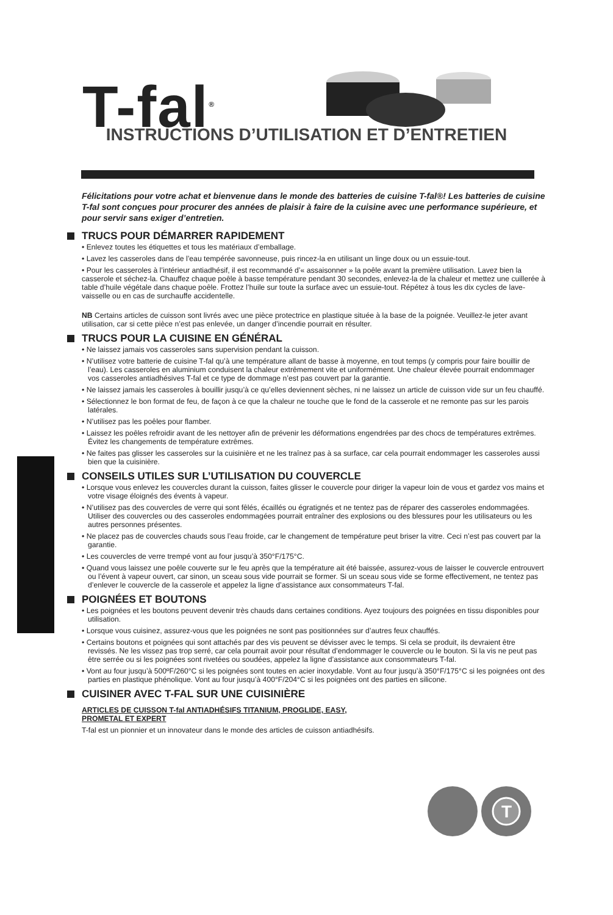T-fal<sup>®</sup>
INSTRUCTIONS D’UTILISATION ET D’ENTRETIEN
Félicitations pour votre achat et bienvenue dans le monde des batteries de cuisine T-fal®! Les batteries de cuisine T-fal sont conçues pour procurer des années de plaisir à faire de la cuisine avec une performance supérieure, et pour servir sans exiger d’entretien.
TRUCS POUR DÉMARRER RAPIDEMENT
• Enlevez toutes les étiquettes et tous les matériaux d’emballage.
• Lavez les casseroles dans de l’eau tempérée savonneuse, puis rincez-la en utilisant un linge doux ou un essuie-tout.
• Pour les casseroles à l’intérieur antiadhésif, il est recommandé d’« assaisonner » la poêle avant la première utilisation. Lavez bien la casserole et séchez-la. Chauffez chaque poêle à basse température pendant 30 secondes, enlevez-la de la chaleur et mettez une cuillerée à table d’huile végétale dans chaque poêle. Frottez l’huile sur toute la surface avec un essuie-tout. Répétez à tous les dix cycles de lave-vaisselle ou en cas de surchauffe accidentelle.
NB Certains articles de cuisson sont livrés avec une pièce protectrice en plastique située à la base de la poignée. Veuillez-le jeter avant utilisation, car si cette pièce n’est pas enlevée, un danger d’incendie pourrait en résulter.
TRUCS POUR LA CUISINE EN GÉNÉRAL
• Ne laissez jamais vos casseroles sans supervision pendant la cuisson.
• N’utilisez votre batterie de cuisine T-fal qu’à une température allant de basse à moyenne, en tout temps (y compris pour faire bouillir de l’eau). Les casseroles en aluminium conduisent la chaleur extrêmement vite et uniformément. Une chaleur élevée pourrait endommager vos casseroles antiadhésives T-fal et ce type de dommage n’est pas couvert par la garantie.
• Ne laissez jamais les casseroles à bouillir jusqu’à ce qu’elles deviennent sèches, ni ne laissez un article de cuisson vide sur un feu chauffé.
• Sélectionnez le bon format de feu, de façon à ce que la chaleur ne touche que le fond de la casserole et ne remonte pas sur les parois latérales.
• N’utilisez pas les poêles pour flamber.
• Laissez les poêles refroidir avant de les nettoyer afin de prévenir les déformations engendrées par des chocs de températures extrêmes. Évitez les changements de température extrêmes.
• Ne faites pas glisser les casseroles sur la cuisinière et ne les traînez pas à sa surface, car cela pourrait endommager les casseroles aussi bien que la cuisinière.
CONSEILS UTILES SUR L’UTILISATION DU COUVERCLE
• Lorsque vous enlevez les couvercles durant la cuisson, faites glisser le couvercle pour diriger la vapeur loin de vous et gardez vos mains et votre visage éloignés des évents à vapeur.
• N’utilisez pas des couvercles de verre qui sont fêlés, écaillés ou égratignés et ne tentez pas de réparer des casseroles endommagées. Utiliser des couvercles ou des casseroles endommagées pourrait entraîner des explosions ou des blessures pour les utilisateurs ou les autres personnes présentes.
• Ne placez pas de couvercles chauds sous l’eau froide, car le changement de température peut briser la vitre. Ceci n’est pas couvert par la garantie.
• Les couvercles de verre trempé vont au four jusqu’à 350°F/175°C.
• Quand vous laissez une poêle couverte sur le feu après que la température ait été baissée, assurez-vous de laisser le couvercle entrouvert ou l’évent à vapeur ouvert, car sinon, un sceau sous vide pourrait se former. Si un sceau sous vide se forme effectivement, ne tentez pas d’enlever le couvercle de la casserole et appelez la ligne d’assistance aux consommateurs T-fal.
POIGNÉES ET BOUTONS
• Les poignées et les boutons peuvent devenir très chauds dans certaines conditions. Ayez toujours des poignées en tissu disponibles pour utilisation.
• Lorsque vous cuisinez, assurez-vous que les poignées ne sont pas positionnées sur d’autres feux chauffés.
• Certains boutons et poignées qui sont attachés par des vis peuvent se dévisser avec le temps. Si cela se produit, ils devraient être revissés. Ne les vissez pas trop serré, car cela pourrait avoir pour résultat d’endommager le couvercle ou le bouton. Si la vis ne peut pas être serrée ou si les poignées sont rivetées ou soudées, appelez la ligne d’assistance aux consommateurs T-fal.
• Vont au four jusqu’à 500ºF/260°C si les poignées sont toutes en acier inoxydable. Vont au four jusqu’à 350°F/175°C si les poignées ont des parties en plastique phénolique. Vont au four jusqu’à 400°F/204°C si les poignées ont des parties en silicone.
CUISINER AVEC T-FAL SUR UNE CUISINIÈRE
ARTICLES DE CUISSON T-fal ANTIADHÉSIFS TITANIUM, PROGLIDE, EASY,
PROMETAL ET EXPERT
T-fal est un pionnier et un innovateur dans le monde des articles de cuisson antiadhésifs.
T